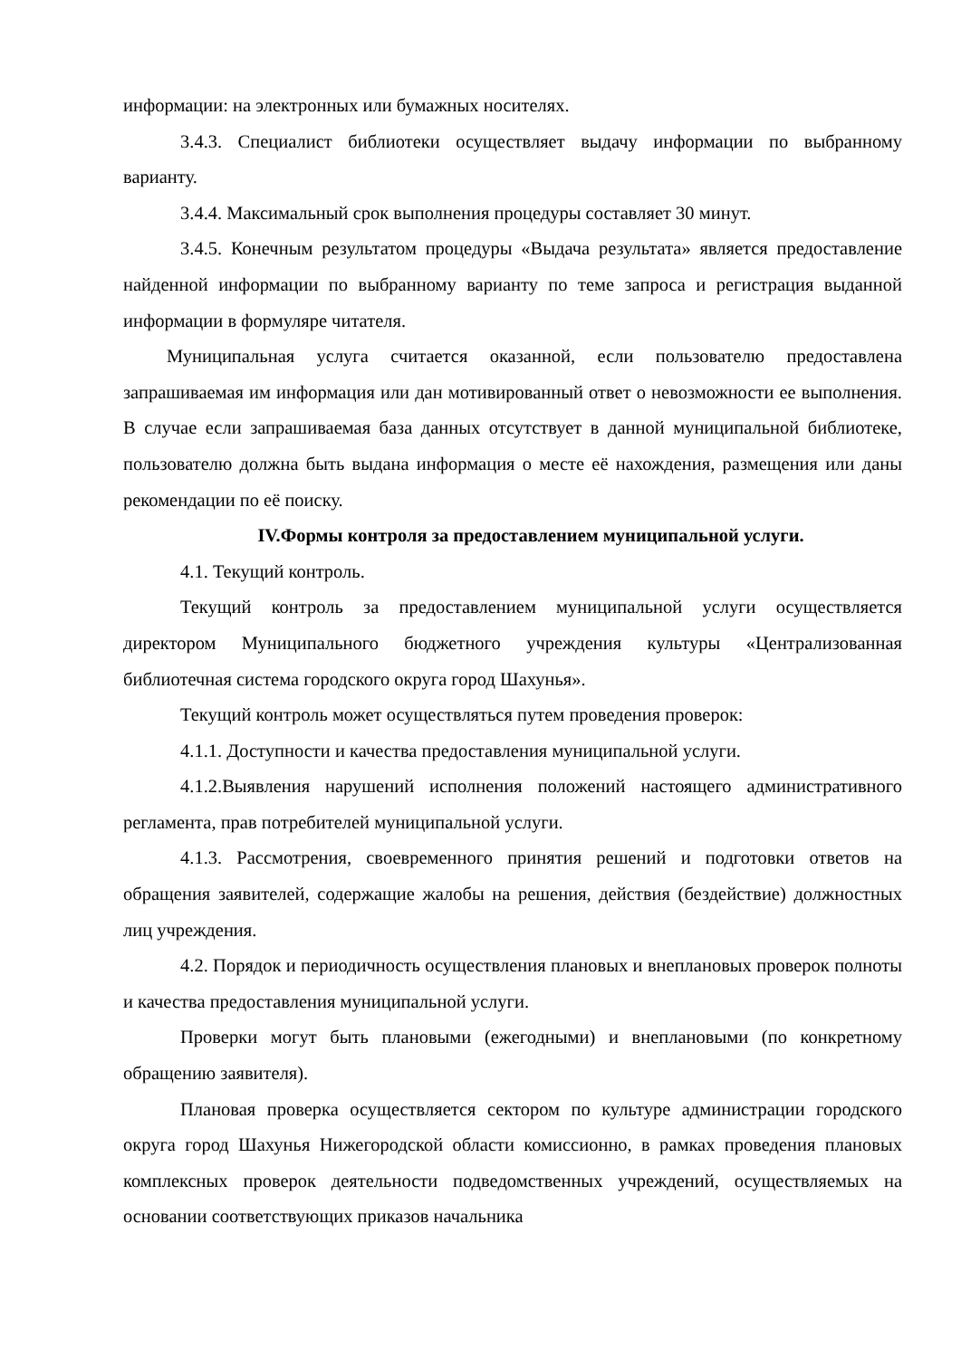информации: на электронных или бумажных носителях.
3.4.3. Специалист библиотеки осуществляет выдачу информации по выбранному варианту.
3.4.4. Максимальный срок выполнения процедуры составляет 30 минут.
3.4.5. Конечным результатом процедуры «Выдача результата» является предоставление найденной информации по выбранному варианту по теме запроса и регистрация выданной информации в формуляре читателя.
Муниципальная услуга считается оказанной, если пользователю предоставлена запрашиваемая им информация или дан мотивированный ответ о невозможности ее выполнения. В случае если запрашиваемая база данных отсутствует в данной муниципальной библиотеке, пользователю должна быть выдана информация о месте её нахождения, размещения или даны рекомендации по её поиску.
IV.Формы контроля за предоставлением муниципальной услуги.
4.1. Текущий контроль.
Текущий контроль за предоставлением муниципальной услуги осуществляется директором Муниципального бюджетного учреждения культуры «Централизованная библиотечная система городского округа город Шахунья».
Текущий контроль может осуществляться путем проведения проверок:
4.1.1. Доступности и качества предоставления муниципальной услуги.
4.1.2.Выявления нарушений исполнения положений настоящего административного регламента, прав потребителей муниципальной услуги.
4.1.3. Рассмотрения, своевременного принятия решений и подготовки ответов на обращения заявителей, содержащие жалобы на решения, действия (бездействие) должностных лиц учреждения.
4.2. Порядок и периодичность осуществления плановых и внеплановых проверок полноты и качества предоставления муниципальной услуги.
Проверки могут быть плановыми (ежегодными) и внеплановыми (по конкретному обращению заявителя).
Плановая проверка осуществляется сектором по культуре администрации городского округа город Шахунья Нижегородской области комиссионно, в рамках проведения плановых комплексных проверок деятельности подведомственных учреждений, осуществляемых на основании соответствующих приказов начальника